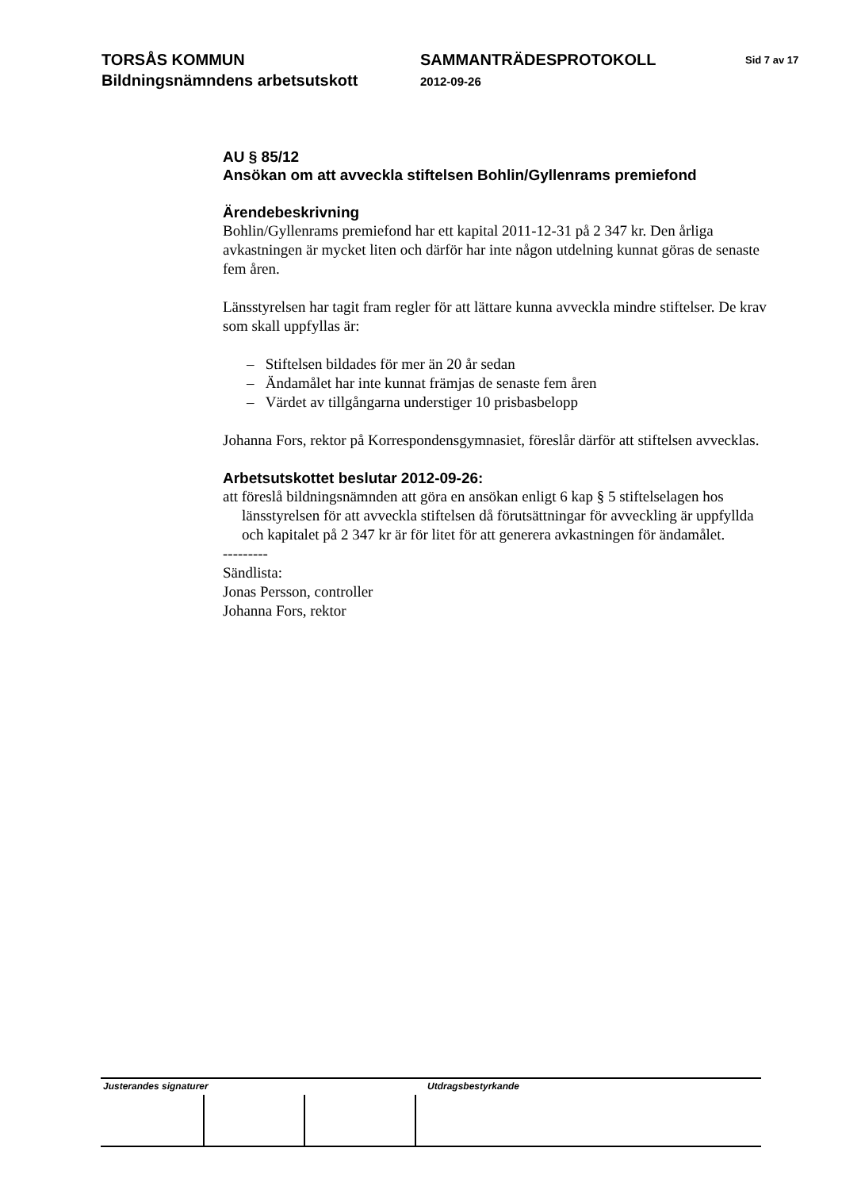TORSÅS KOMMUN
Bildningsnämndens arbetsutskott
SAMMANTRÄDESPROTOKOLL
2012-09-26
Sid 7 av 17
AU § 85/12
Ansökan om att avveckla stiftelsen Bohlin/Gyllenrams premiefond
Ärendebeskrivning
Bohlin/Gyllenrams premiefond har ett kapital 2011-12-31 på 2 347 kr. Den årliga avkastningen är mycket liten och därför har inte någon utdelning kunnat göras de senaste fem åren.
Länsstyrelsen har tagit fram regler för att lättare kunna avveckla mindre stiftelser. De krav som skall uppfyllas är:
– Stiftelsen bildades för mer än 20 år sedan
– Ändamålet har inte kunnat främjas de senaste fem åren
– Värdet av tillgångarna understiger 10 prisbasbelopp
Johanna Fors, rektor på Korrespondensgymnasiet, föreslår därför att stiftelsen avvecklas.
Arbetsutskottet beslutar 2012-09-26:
att föreslå bildningsnämnden att göra en ansökan enligt 6 kap § 5 stiftelselagen hos länsstyrelsen för att avveckla stiftelsen då förutsättningar för avveckling är uppfyllda och kapitalet på 2 347 kr är för litet för att generera avkastningen för ändamålet.
---------
Sändlista:
Jonas Persson, controller
Johanna Fors, rektor
Justerandes signaturer Utdragsbestyrkande